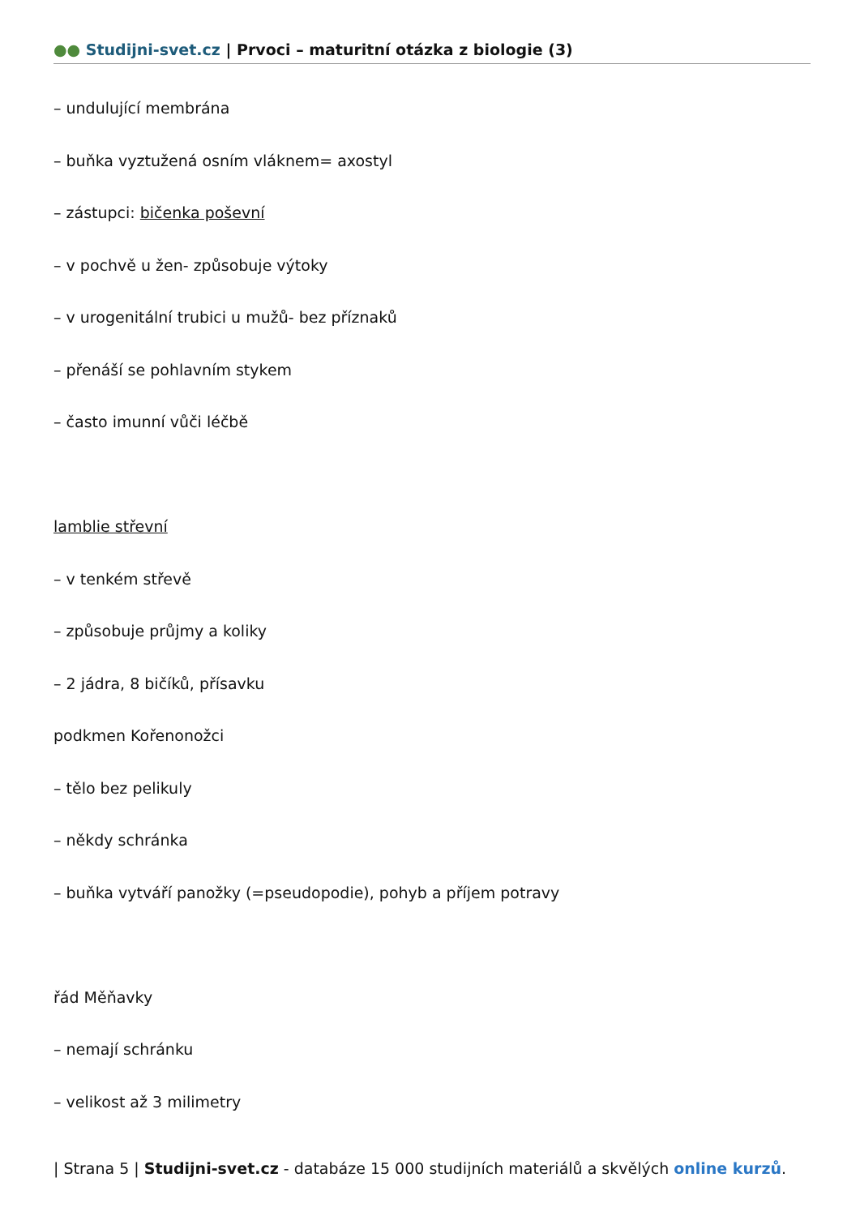●● Studijni-svet.cz | Prvoci – maturitní otázka z biologie (3)
– undulující membrána
– buňka vyztužená osním vláknem= axostyl
– zástupci: bičenka poševní
– v pochvě u žen- způsobuje výtoky
– v urogenitální trubici u mužů- bez příznaků
– přenáší se pohlavním stykem
– často imunní vůči léčbě
lamblie střevní
– v tenkém střevě
– způsobuje průjmy a koliky
– 2 jádra, 8 bičíků, přísavku
podkmen Kořenonožci
– tělo bez pelikuly
– někdy schránka
– buňka vytváří panožky (=pseudopodie), pohyb a příjem potravy
řád Měňavky
– nemají schránku
– velikost až 3 milimetry
| Strana 5 | Studijni-svet.cz - databáze 15 000 studijních materiálů a skvělých online kurzů.